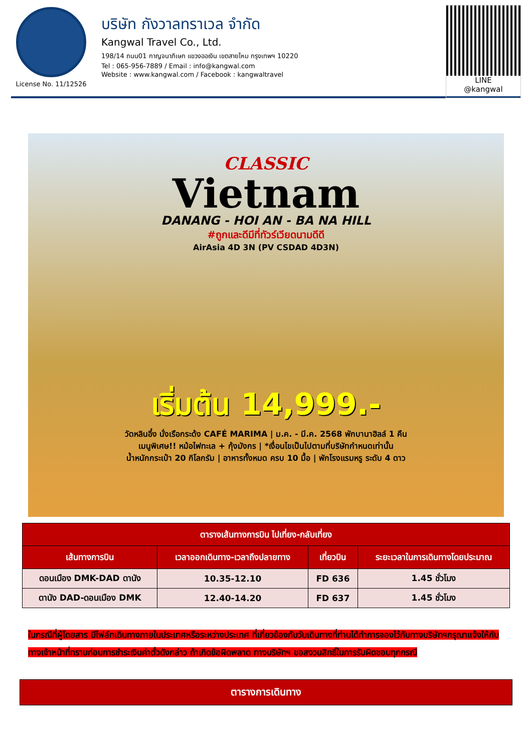License No. 11/12526
บริษัท กังวาลทราเวล จำกัด
Kangwal Travel Co., Ltd.
198/14 ถนน01 กาญจนาภิเษก แขวงออเงิน เขตสายไหม กรุงเทพฯ 10220
Tel : 065-956-7889 / Email : info@kangwal.com
Website : www.kangwal.com / Facebook : kangwaltravel
LINE
@kangwal
CLASSIC
Vietnam
DANANG - HOI AN - BA NA HILL
#ถูกและดีมีที่ทัวร์เวียดนามดีดี
AirAsia 4D 3N (PV CSDAD 4D3N)
เริ่มต้น 14,999.-
วัดหลินอึ๋ง นั่งเรือกระด้ง CAFÉ MARIMA | ม.ค. - มี.ค. 2568 พักบานาฮิลล์ 1 คืน
เมนูพิเศษ!! หม้อไฟทะเล + กุ้งมังกร | *เงื่อนไขเป็นไปตามที่บริษัทกำหนดเท่านั้น
น้ำหนักกระเป๋า 20 กิโลกรัม | อาหารทั้งหมด ครบ 10 มื้อ | พักโรงแรมหรู ระดับ 4 ดาว
| ตารางเส้นทางการบิน ไปเที่ยง-กลับเที่ยง | | | |
| --- | --- | --- | --- |
| เส้นทางการบิน | เวลาออกเดินทาง-เวลาถึงปลายทาง | เที่ยวบิน | ระยะเวลาในการเดินทางโดยประมาณ |
| ดอนเมือง DMK-DAD ดานัง | 10.35-12.10 | FD 636 | 1.45 ชั่วโมง |
| ดานัง DAD-ดอนเมือง DMK | 12.40-14.20 | FD 637 | 1.45 ชั่วโมง |
ในกรณีที่ผู้โดยสาร มีไฟล์ทเดินทางภายในประเทศหรือระหว่างประเทศ ที่เกี่ยวข้องกับวันเดินทางที่ท่านได้ทำการจองไว้กับทางบริษัทฯกรุณาแจ้งให้กับทางเจ้าหน้าที่ทราบก่อนการชำระเงินค่าตั๋วดังกล่าว ถ้าเกิดข้อผิดพลาด ทางบริษัทฯ ขอสงวนสิทธิ์ในการรับผิดชอบทุกกรณี
ตารางการเดินทาง